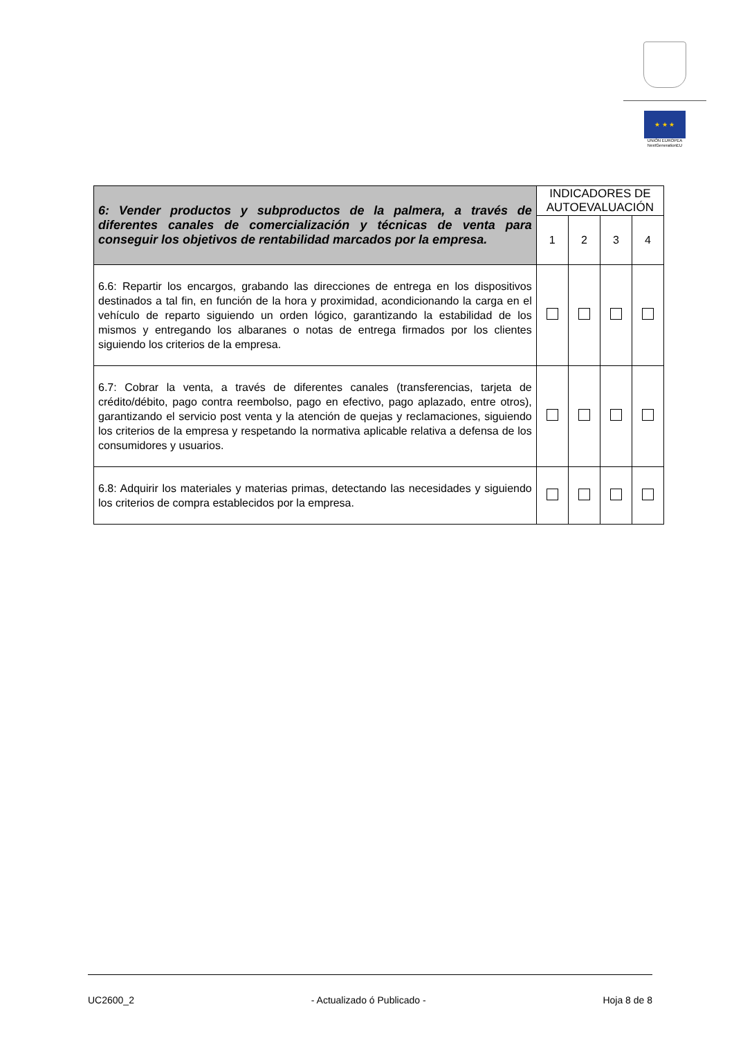★ ★ ★
UNIÓN EUROPEA
NextGenerationEU
| 6: Vender productos y subproductos de la palmera, a través de diferentes canales de comercialización y técnicas de venta para conseguir los objetivos de rentabilidad marcados por la empresa. | INDICADORES DE AUTOEVALUACIÓN | | | |
| --- | --- | --- | --- | --- |
| | 1 | 2 | 3 | 4 |
| 6.6: Repartir los encargos, grabando las direcciones de entrega en los dispositivos destinados a tal fin, en función de la hora y proximidad, acondicionando la carga en el vehículo de reparto siguiendo un orden lógico, garantizando la estabilidad de los mismos y entregando los albaranes o notas de entrega firmados por los clientes siguiendo los criterios de la empresa. | | | | |
| 6.7: Cobrar la venta, a través de diferentes canales (transferencias, tarjeta de crédito/débito, pago contra reembolso, pago en efectivo, pago aplazado, entre otros), garantizando el servicio post venta y la atención de quejas y reclamaciones, siguiendo los criterios de la empresa y respetando la normativa aplicable relativa a defensa de los consumidores y usuarios. | | | | |
| 6.8: Adquirir los materiales y materias primas, detectando las necesidades y siguiendo los criterios de compra establecidos por la empresa. | | | | |
UC2600_2 - Actualizado ó Publicado - Hoja 8 de 8